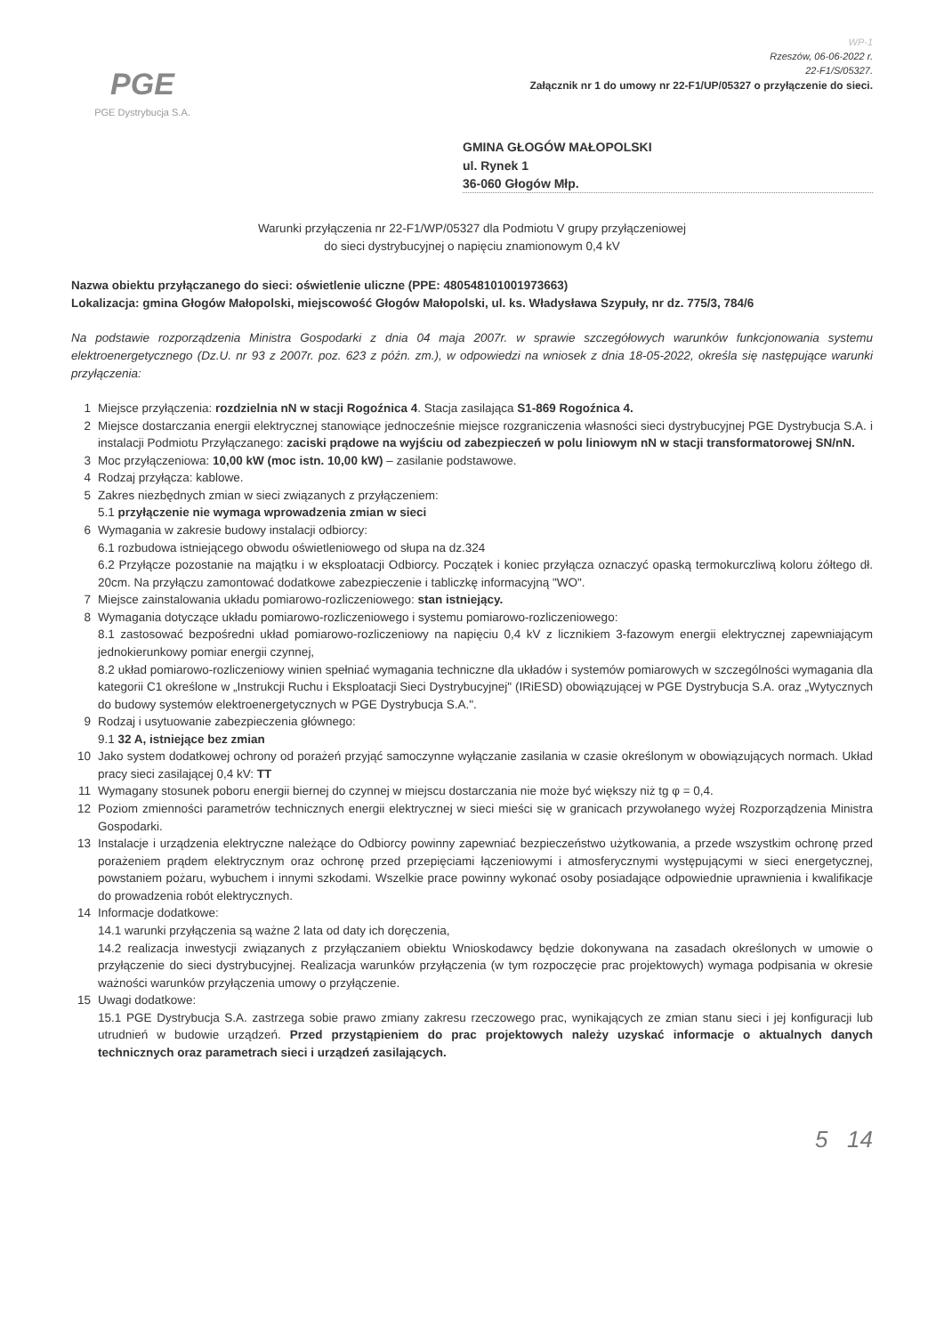PGE
PGE Dystrybucja S.A.
WP-1
Rzeszów, 06-06-2022 r.
22-F1/S/05327.
Załącznik nr 1 do umowy nr 22-F1/UP/05327 o przyłączenie do sieci.
GMINA GŁOGÓW MAŁOPOLSKI
ul. Rynek 1
36-060 Głogów Młp.
Warunki przyłączenia nr 22-F1/WP/05327 dla Podmiotu V grupy przyłączeniowej
do sieci dystrybucyjnej o napięciu znamionowym 0,4 kV
Nazwa obiektu przyłączanego do sieci: oświetlenie uliczne (PPE: 480548101001973663)
Lokalizacja: gmina Głogów Małopolski, miejscowość Głogów Małopolski, ul. ks. Władysława Szypuły, nr dz. 775/3, 784/6
Na podstawie rozporządzenia Ministra Gospodarki z dnia 04 maja 2007r. w sprawie szczegółowych warunków funkcjonowania systemu elektroenergetycznego (Dz.U. nr 93 z 2007r. poz. 623 z późn. zm.), w odpowiedzi na wniosek z dnia 18-05-2022, określa się następujące warunki przyłączenia:
1 Miejsce przyłączenia: rozdzielnia nN w stacji Rogoźnica 4. Stacja zasilająca S1-869 Rogoźnica 4.
2 Miejsce dostarczania energii elektrycznej stanowiące jednocześnie miejsce rozgraniczenia własności sieci dystrybucyjnej PGE Dystrybucja S.A. i instalacji Podmiotu Przyłączanego: zaciski prądowe na wyjściu od zabezpieczeń w polu liniowym nN w stacji transformatorowej SN/nN.
3 Moc przyłączeniowa: 10,00 kW (moc istn. 10,00 kW) – zasilanie podstawowe.
4 Rodzaj przyłącza: kablowe.
5 Zakres niezbędnych zmian w sieci związanych z przyłączeniem:
5.1 przyłączenie nie wymaga wprowadzenia zmian w sieci
6 Wymagania w zakresie budowy instalacji odbiorcy:
6.1 rozbudowa istniejącego obwodu oświetleniowego od słupa na dz.324
6.2 Przyłącze pozostanie na majątku i w eksploatacji Odbiorcy. Początek i koniec przyłącza oznaczyć opaską termokurczliwą koloru żółtego dł. 20cm. Na przyłączu zamontować dodatkowe zabezpieczenie i tabliczkę informacyjną "WO".
7 Miejsce zainstalowania układu pomiarowo-rozliczeniowego: stan istniejący.
8 Wymagania dotyczące układu pomiarowo-rozliczeniowego i systemu pomiarowo-rozliczeniowego:
8.1 zastosować bezpośredni układ pomiarowo-rozliczeniowy na napięciu 0,4 kV z licznikiem 3-fazowym energii elektrycznej zapewniającym jednokierunkowy pomiar energii czynnej,
8.2 układ pomiarowo-rozliczeniowy winien spełniać wymagania techniczne dla układów i systemów pomiarowych w szczególności wymagania dla kategorii C1 określone w „Instrukcji Ruchu i Eksploatacji Sieci Dystrybucyjnej" (IRiESD) obowiązującej w PGE Dystrybucja S.A. oraz „Wytycznych do budowy systemów elektroenergetycznych w PGE Dystrybucja S.A.".
9 Rodzaj i usytuowanie zabezpieczenia głównego:
9.1 32 A, istniejące bez zmian
10 Jako system dodatkowej ochrony od porażeń przyjąć samoczynne wyłączanie zasilania w czasie określonym w obowiązujących normach. Układ pracy sieci zasilającej 0,4 kV: TT
11 Wymagany stosunek poboru energii biernej do czynnej w miejscu dostarczania nie może być większy niż tg φ = 0,4.
12 Poziom zmienności parametrów technicznych energii elektrycznej w sieci mieści się w granicach przywołanego wyżej Rozporządzenia Ministra Gospodarki.
13 Instalacje i urządzenia elektryczne należące do Odbiorcy powinny zapewniać bezpieczeństwo użytkowania, a przede wszystkim ochronę przed porażeniem prądem elektrycznym oraz ochronę przed przepięciami łączeniowymi i atmosferycznymi występującymi w sieci energetycznej, powstaniem pożaru, wybuchem i innymi szkodami. Wszelkie prace powinny wykonać osoby posiadające odpowiednie uprawnienia i kwalifikacje do prowadzenia robót elektrycznych.
14 Informacje dodatkowe:
14.1 warunki przyłączenia są ważne 2 lata od daty ich doręczenia,
14.2 realizacja inwestycji związanych z przyłączaniem obiektu Wnioskodawcy będzie dokonywana na zasadach określonych w umowie o przyłączenie do sieci dystrybucyjnej. Realizacja warunków przyłączenia (w tym rozpoczęcie prac projektowych) wymaga podpisania w okresie ważności warunków przyłączenia umowy o przyłączenie.
15 Uwagi dodatkowe:
15.1 PGE Dystrybucja S.A. zastrzega sobie prawo zmiany zakresu rzeczowego prac, wynikających ze zmian stanu sieci i jej konfiguracji lub utrudnień w budowie urządzeń. Przed przystąpieniem do prac projektowych należy uzyskać informacje o aktualnych danych technicznych oraz parametrach sieci i urządzeń zasilających.
5 14